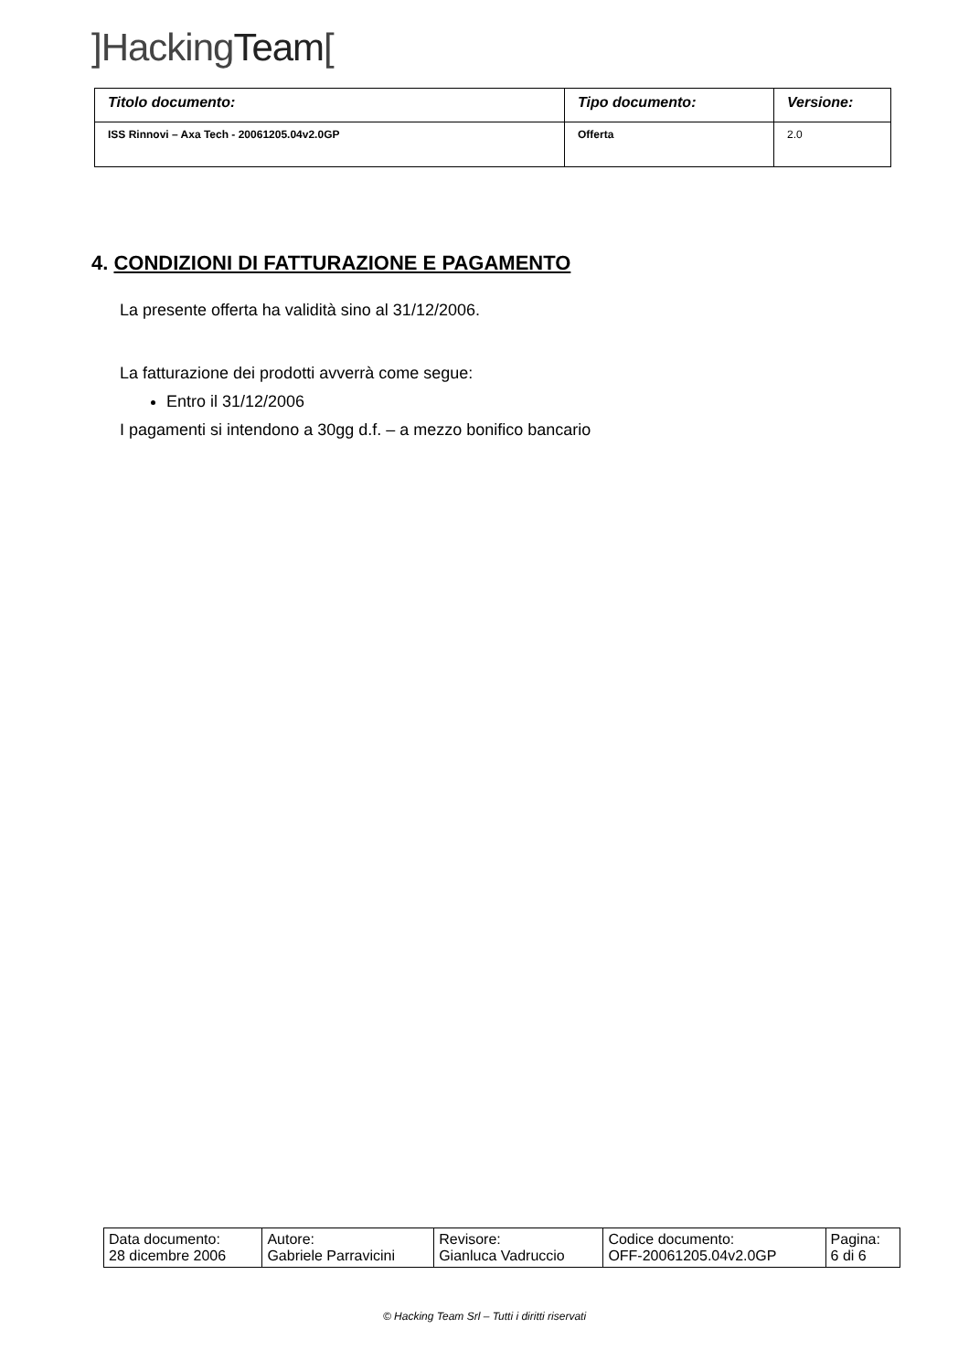]HackingTeam[
| Titolo documento: | Tipo documento: | Versione: |
| ISS Rinnovi – Axa Tech - 20061205.04v2.0GP | Offerta | 2.0 |
4. CONDIZIONI DI FATTURAZIONE E PAGAMENTO
La presente offerta ha validità sino al 31/12/2006.
La fatturazione dei prodotti avverrà come segue:
Entro il 31/12/2006
I pagamenti si intendono a 30gg d.f. – a mezzo bonifico bancario
| Data documento: 28 dicembre 2006 | Autore: Gabriele Parravicini | Revisore: Gianluca Vadruccio | Codice documento: OFF-20061205.04v2.0GP | Pagina: 6 di 6 |
© Hacking Team Srl – Tutti i diritti riservati